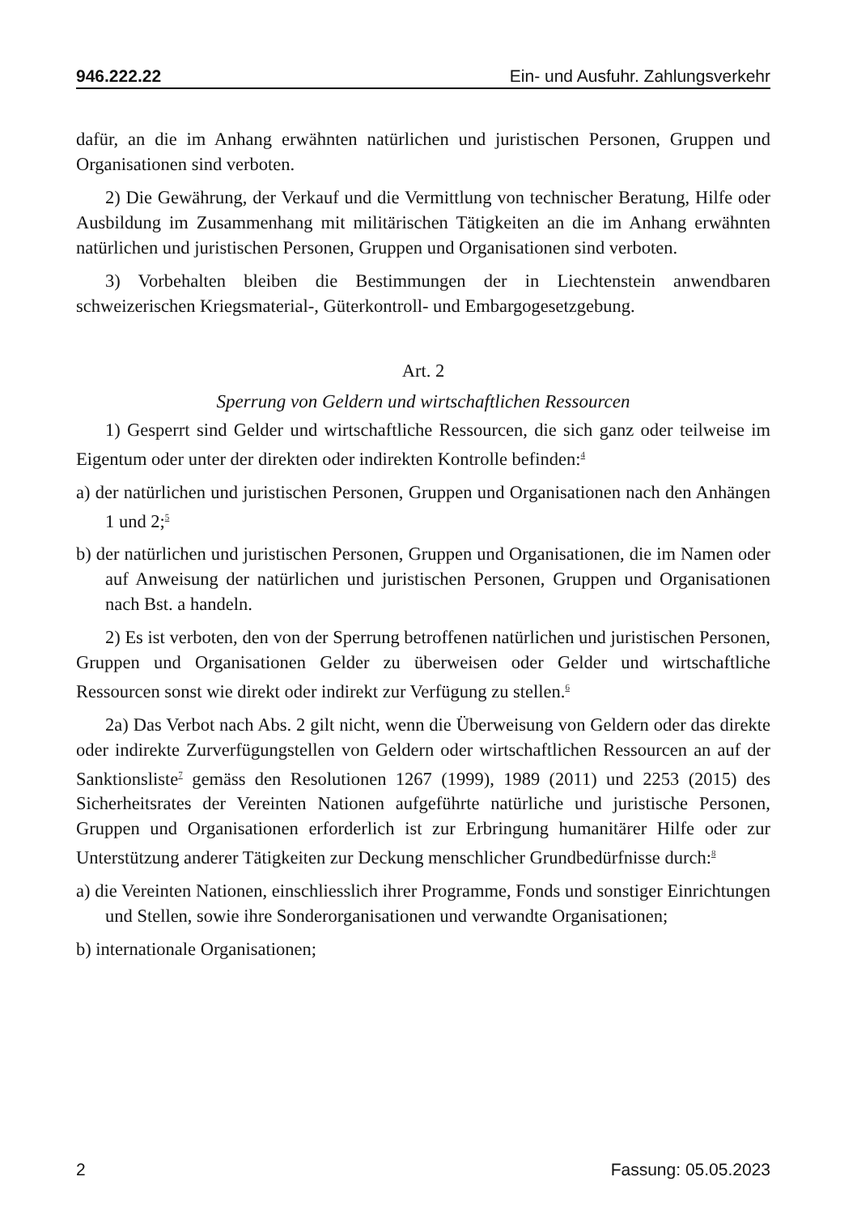946.222.22 Ein- und Ausfuhr. Zahlungsverkehr
dafür, an die im Anhang erwähnten natürlichen und juristischen Personen, Gruppen und Organisationen sind verboten.
2) Die Gewährung, der Verkauf und die Vermittlung von technischer Beratung, Hilfe oder Ausbildung im Zusammenhang mit militärischen Tätigkeiten an die im Anhang erwähnten natürlichen und juristischen Personen, Gruppen und Organisationen sind verboten.
3) Vorbehalten bleiben die Bestimmungen der in Liechtenstein anwendbaren schweizerischen Kriegsmaterial-, Güterkontroll- und Embargogesetzgebung.
Art. 2
Sperrung von Geldern und wirtschaftlichen Ressourcen
1) Gesperrt sind Gelder und wirtschaftliche Ressourcen, die sich ganz oder teilweise im Eigentum oder unter der direkten oder indirekten Kontrolle befinden:<sup>4</sup>
a) der natürlichen und juristischen Personen, Gruppen und Organisationen nach den Anhängen 1 und 2;<sup>5</sup>
b) der natürlichen und juristischen Personen, Gruppen und Organisationen, die im Namen oder auf Anweisung der natürlichen und juristischen Personen, Gruppen und Organisationen nach Bst. a handeln.
2) Es ist verboten, den von der Sperrung betroffenen natürlichen und juristischen Personen, Gruppen und Organisationen Gelder zu überweisen oder Gelder und wirtschaftliche Ressourcen sonst wie direkt oder indirekt zur Verfügung zu stellen.<sup>6</sup>
2a) Das Verbot nach Abs. 2 gilt nicht, wenn die Überweisung von Geldern oder das direkte oder indirekte Zurverfügungstellen von Geldern oder wirtschaftlichen Ressourcen an auf der Sanktionsliste<sup>7</sup> gemäss den Resolutionen 1267 (1999), 1989 (2011) und 2253 (2015) des Sicherheitsrates der Vereinten Nationen aufgeführte natürliche und juristische Personen, Gruppen und Organisationen erforderlich ist zur Erbringung humanitärer Hilfe oder zur Unterstützung anderer Tätigkeiten zur Deckung menschlicher Grundbedürfnisse durch:<sup>8</sup>
a) die Vereinten Nationen, einschliesslich ihrer Programme, Fonds und sonstiger Einrichtungen und Stellen, sowie ihre Sonderorganisationen und verwandte Organisationen;
b) internationale Organisationen;
2 Fassung: 05.05.2023